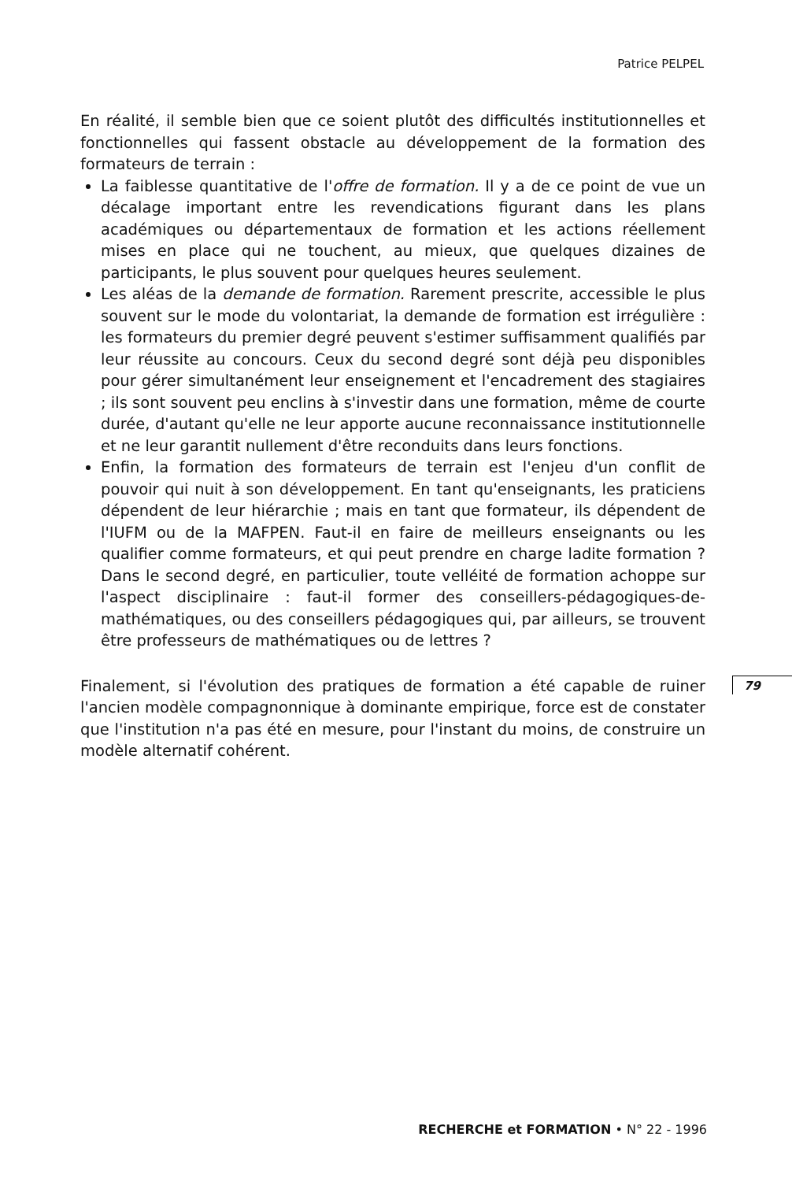Patrice PELPEL
79
En réalité, il semble bien que ce soient plutôt des difficultés institutionnelles et fonctionnelles qui fassent obstacle au développement de la formation des formateurs de terrain :
La faiblesse quantitative de l'offre de formation. Il y a de ce point de vue un décalage important entre les revendications figurant dans les plans académiques ou départementaux de formation et les actions réellement mises en place qui ne touchent, au mieux, que quelques dizaines de participants, le plus souvent pour quelques heures seulement.
Les aléas de la demande de formation. Rarement prescrite, accessible le plus souvent sur le mode du volontariat, la demande de formation est irrégulière : les formateurs du premier degré peuvent s'estimer suffisamment qualifiés par leur réussite au concours. Ceux du second degré sont déjà peu disponibles pour gérer simultanément leur enseignement et l'encadrement des stagiaires ; ils sont souvent peu enclins à s'investir dans une formation, même de courte durée, d'autant qu'elle ne leur apporte aucune reconnaissance institutionnelle et ne leur garantit nullement d'être reconduits dans leurs fonctions.
Enfin, la formation des formateurs de terrain est l'enjeu d'un conflit de pouvoir qui nuit à son développement. En tant qu'enseignants, les praticiens dépendent de leur hiérarchie ; mais en tant que formateur, ils dépendent de l'IUFM ou de la MAFPEN. Faut-il en faire de meilleurs enseignants ou les qualifier comme formateurs, et qui peut prendre en charge ladite formation ? Dans le second degré, en particulier, toute velléité de formation achoppe sur l'aspect disciplinaire : faut-il former des conseillers-pédagogiques-de-mathématiques, ou des conseillers pédagogiques qui, par ailleurs, se trouvent être professeurs de mathématiques ou de lettres ?
Finalement, si l'évolution des pratiques de formation a été capable de ruiner l'ancien modèle compagnonnique à dominante empirique, force est de constater que l'institution n'a pas été en mesure, pour l'instant du moins, de construire un modèle alternatif cohérent.
RECHERCHE et FORMATION • N° 22 - 1996